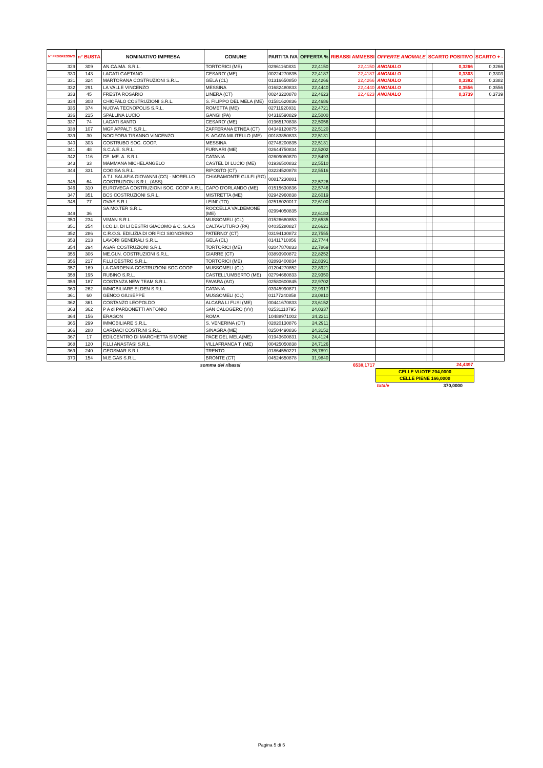| N° PROGRESSIVO | n° BUSTA | NOMINATIVO IMPRESA | COMUNE | PARTITA IVA | OFFERTA % | RIBASSI AMMESSI | OFFERTE ANOMALE | SCARTO POSITIVO | | SCARTO + - |
| --- | --- | --- | --- | --- | --- | --- | --- | --- | --- | --- |
| 329 | 309 | AN.CA.MA. S.R.L. | TORTORICI (ME) | 02961160831 | 22,4150 | 22,4150 | ANOMALO | | 0,3266 | 0,3266 |
| 330 | 143 | LAGATI GAETANO | CESARO' (ME) | 00224270835 | 22,4187 | 22,4187 | ANOMALO | | 0,3303 | 0,3303 |
| 331 | 324 | MARTORANA COSTRUZIONI S.R.L. | GELA (CL) | 01316650850 | 22,4266 | 22,4266 | ANOMALO | | 0,3382 | 0,3382 |
| 332 | 291 | LA VALLE VINCENZO | MESSINA | 01682480833 | 22,4440 | 22,4440 | ANOMALO | | 0,3556 | 0,3556 |
| 333 | 45 | FRESTA ROSARIO | LINERA (CT) | 00243220878 | 22,4623 | 22,4623 | ANOMALO | | 0,3739 | 0,3739 |
| 334 | 308 | CHIOFALO COSTRUZIONI S.R.L. | S. FILIPPO DEL MELA (ME) | 01581620836 | 22,4686 | | | | | |
| 335 | 374 | NUOVA TECNOPOLIS S.R.L. | ROMETTA (ME) | 02711920831 | 22,4721 | | | | | |
| 336 | 215 | SPALLINA LUCIO | GANGI (PA) | 04316590829 | 22,5000 | | | | | |
| 337 | 74 | LAGATI SANTO | CESARO' (ME) | 01965170838 | 22,5056 | | | | | |
| 338 | 107 | MGF APPALTI S.R.L. | ZAFFERANA ETNEA (CT) | 04349120875 | 22,5120 | | | | | |
| 339 | 30 | NOCIFORA TIRANNO VINCENZO | S. AGATA MILITELLO (ME) | 00183850833 | 22,5131 | | | | | |
| 340 | 303 | COSTRUBO SOC. COOP. | MESSINA | 02748200835 | 22,5131 | | | | | |
| 341 | 48 | S.C.A.E. S.R.L. | FURNARI (ME) | 02644750834 | 22,5202 | | | | | |
| 342 | 116 | CE. ME. A. S.R.L. | CATANIA | 02609080870 | 22,5493 | | | | | |
| 343 | 33 | MAMMANA MICHELANGELO | CASTEL DI LUCIO (ME) | 01936500832 | 22,5510 | | | | | |
| 344 | 331 | COGISA S.R.L. | RIPOSTO (CT) | 03224520878 | 22,5516 | | | | | |
| 345 | 64 | A.T.I. SALAFIA GIOVANNI (CG) - MORELLO COSTRUZIONI S.R.L. (ASS) | CHIARAMONTE GULFI (RG) | 00817230881 | 22,5726 | | | | | |
| 346 | 310 | EUROVEGA COSTRUZIONI SOC. COOP A.R.L. | CAPO D'ORLANDO (ME) | 01515630836 | 22,5746 | | | | | |
| 347 | 351 | BCS COSTRUZIONI S.R.L. | MISTRETTA (ME) | 02942960838 | 22,6019 | | | | | |
| 348 | 77 | OVAS S.R.L. | LEINI' (TO) | 02518020017 | 22,6100 | | | | | |
| 349 | 36 | SA.MO.TER S.R.L. | ROCCELLA VALDEMONE (ME) | 02994050835 | 22,6183 | | | | | |
| 350 | 234 | VIMAN S.R.L. | MUSSOMELI (CL) | 01526680853 | 22,6535 | | | | | |
| 351 | 254 | I.CO.LI. DI LI DESTRI GIACOMO & C. S.A.S | CALTAVUTURO (PA) | 04035280827 | 22,6621 | | | | | |
| 352 | 286 | C.R.O.S. EDILIZIA DI ORIFICI SIGNORINO | PATERNO' (CT) | 03194130872 | 22,7555 | | | | | |
| 353 | 213 | LAVORI GENERALI S.R.L. | GELA (CL) | 01411710856 | 22,7744 | | | | | |
| 354 | 294 | ASAR COSTRUZIONI S.R.L | TORTORICI (ME) | 02047870833 | 22,7869 | | | | | |
| 355 | 306 | ME.GI.N. COSTRUZIONI S.R.L. | GIARRE (CT) | 03893900872 | 22,8252 | | | | | |
| 356 | 217 | F.LLI DESTRO S.R.L. | TORTORICI (ME) | 02893400834 | 22,8391 | | | | | |
| 357 | 169 | LA GARDENIA COSTRUZIONI SOC COOP | MUSSOMELI (CL) | 01204270852 | 22,8921 | | | | | |
| 358 | 195 | RUBINO S.R.L. | CASTELL'UMBERTO (ME) | 02794660833 | 22,9350 | | | | | |
| 359 | 187 | COSTANZA NEW TEAM S.R.L. | FAVARA (AG) | 02580600845 | 22,9702 | | | | | |
| 360 | 262 | IMMOBILIARE ELDEN S.R.L. | CATANIA | 03945990871 | 22,9917 | | | | | |
| 361 | 60 | GENCO GIUSEPPE | MUSSOMELI (CL) | 01177240858 | 23,0810 | | | | | |
| 362 | 361 | COSTANZO LEOPOLDO | ALCARA LI FUSI (ME) | 00441670833 | 23,6152 | | | | | |
| 363 | 362 | P A di PARBONETTI ANTONIO | SAN CALOGERO (VV) | 02531110795 | 24,0337 | | | | | |
| 364 | 156 | ERAGON | ROMA | 10488971002 | 24,2211 | | | | | |
| 365 | 299 | IMMOBILIARE S.R.L. | S. VENERINA (CT) | 02820130876 | 24,2911 | | | | | |
| 366 | 288 | CARDACI COSTR.NI S.R.L. | SINAGRA (ME) | 02504490836 | 24,3152 | | | | | |
| 367 | 17 | EDILCENTRO DI MARCHETTA SIMONE | PACE DEL MELA(ME) | 01943600831 | 24,4124 | | | | | |
| 368 | 120 | F.LLI ANASTASI S.R.L. | VILLAFRANCA T. (ME) | 00425050838 | 24,7126 | | | | | |
| 369 | 240 | GEOSMAR S.R.L. | TRENTO | 01864550221 | 26,7891 | | | | | |
| 370 | 154 | M.E.GAS S.R.L. | BRONTE (CT) | 04524650878 | 31,9840 | | | | | |
| | | somma dei ribassi | | | | 6538,1717 | | | 24,4397 | |
| | | | | | | | CELLE VUOTE 204,0000 | | | |
| | | | | | | | CELLE PIENE 166,0000 | | | |
| | | | | | | | totale | | 370,0000 | |
Pagina 5 di 5